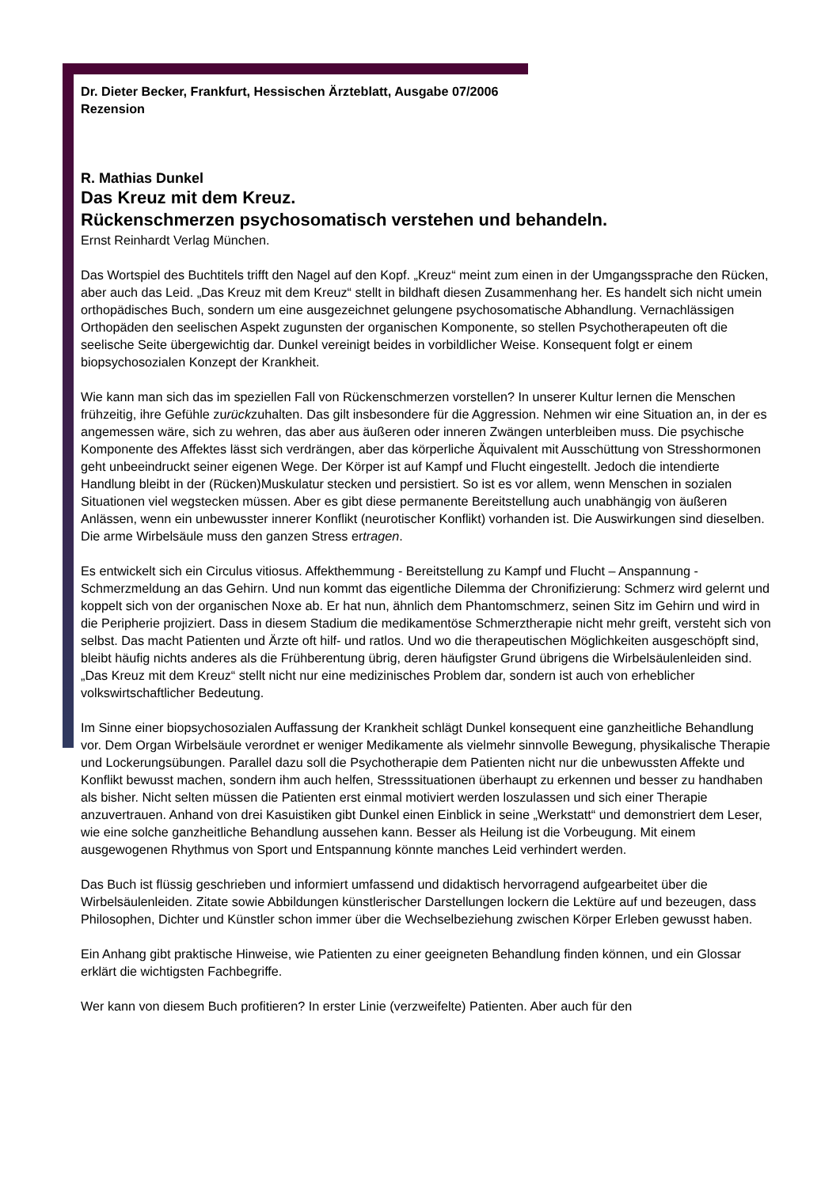Dr. Dieter Becker, Frankfurt, Hessischen Ärzteblatt, Ausgabe 07/2006
Rezension
R. Mathias Dunkel
Das Kreuz mit dem Kreuz.
Rückenschmerzen psychosomatisch verstehen und behandeln.
Ernst Reinhardt Verlag München.
Das Wortspiel des Buchtitels trifft den Nagel auf den Kopf. „Kreuz“ meint zum einen in der Umgangssprache den Rücken, aber auch das Leid. „Das Kreuz mit dem Kreuz“ stellt in bildhaft diesen Zusammenhang her. Es handelt sich nicht umein orthopädisches Buch, sondern um eine ausgezeichnet gelungene psychosomatische Abhandlung. Vernachlässigen Orthopäden den seelischen Aspekt zugunsten der organischen Komponente, so stellen Psychotherapeuten oft die seelische Seite übergewichtig dar. Dunkel vereinigt beides in vorbildlicher Weise. Konsequent folgt er einem biopsychosozialen Konzept der Krankheit.
Wie kann man sich das im speziellen Fall von Rückenschmerzen vorstellen? In unserer Kultur lernen die Menschen frühzeitig, ihre Gefühle zurückzuhalten. Das gilt insbesondere für die Aggression. Nehmen wir eine Situation an, in der es angemessen wäre, sich zu wehren, das aber aus äußeren oder inneren Zwängen unterbleiben muss. Die psychische Komponente des Affektes lässt sich verdrängen, aber das körperliche Äquivalent mit Ausschüttung von Stresshormonen geht unbeeindruckt seiner eigenen Wege. Der Körper ist auf Kampf und Flucht eingestellt. Jedoch die intendierte Handlung bleibt in der (Rücken)Muskulatur stecken und persistiert. So ist es vor allem, wenn Menschen in sozialen Situationen viel wegstecken müssen. Aber es gibt diese permanente Bereitstellung auch unabhängig von äußeren Anlässen, wenn ein unbewusster innerer Konflikt (neurotischer Konflikt) vorhanden ist. Die Auswirkungen sind dieselben. Die arme Wirbelsäule muss den ganzen Stress ertragen.
Es entwickelt sich ein Circulus vitiosus. Affekthemmung - Bereitstellung zu Kampf und Flucht – Anspannung - Schmerzmeldung an das Gehirn. Und nun kommt das eigentliche Dilemma der Chronifizierung: Schmerz wird gelernt und koppelt sich von der organischen Noxe ab. Er hat nun, ähnlich dem Phantomschmerz, seinen Sitz im Gehirn und wird in die Peripherie projiziert. Dass in diesem Stadium die medikamentöse Schmerztherapie nicht mehr greift, versteht sich von selbst. Das macht Patienten und Ärzte oft hilf- und ratlos. Und wo die therapeutischen Möglichkeiten ausgeschöpft sind, bleibt häufig nichts anderes als die Frühberentung übrig, deren häufigster Grund übrigens die Wirbelsäulenleiden sind. „Das Kreuz mit dem Kreuz“ stellt nicht nur eine medizinisches Problem dar, sondern ist auch von erheblicher volkswirtschaftlicher Bedeutung.
Im Sinne einer biopsychosozialen Auffassung der Krankheit schlägt Dunkel konsequent eine ganzheitliche Behandlung vor. Dem Organ Wirbelsäule verordnet er weniger Medikamente als vielmehr sinnvolle Bewegung, physikalische Therapie und Lockerungsübungen. Parallel dazu soll die Psychotherapie dem Patienten nicht nur die unbewussten Affekte und Konflikt bewusst machen, sondern ihm auch helfen, Stresssituationen überhaupt zu erkennen und besser zu handhaben als bisher. Nicht selten müssen die Patienten erst einmal motiviert werden loszulassen und sich einer Therapie anzuvertrauen. Anhand von drei Kasuistiken gibt Dunkel einen Einblick in seine „Werkstatt“ und demonstriert dem Leser, wie eine solche ganzheitliche Behandlung aussehen kann. Besser als Heilung ist die Vorbeugung. Mit einem ausgewogenen Rhythmus von Sport und Entspannung könnte manches Leid verhindert werden.
Das Buch ist flüssig geschrieben und informiert umfassend und didaktisch hervorragend aufgearbeitet über die Wirbelsäulenleiden. Zitate sowie Abbildungen künstlerischer Darstellungen lockern die Lektüre auf und bezeugen, dass Philosophen, Dichter und Künstler schon immer über die Wechselbeziehung zwischen Körper Erleben gewusst haben.
Ein Anhang gibt praktische Hinweise, wie Patienten zu einer geeigneten Behandlung finden können, und ein Glossar erklärt die wichtigsten Fachbegriffe.
Wer kann von diesem Buch profitieren? In erster Linie (verzweifelte) Patienten. Aber auch für den